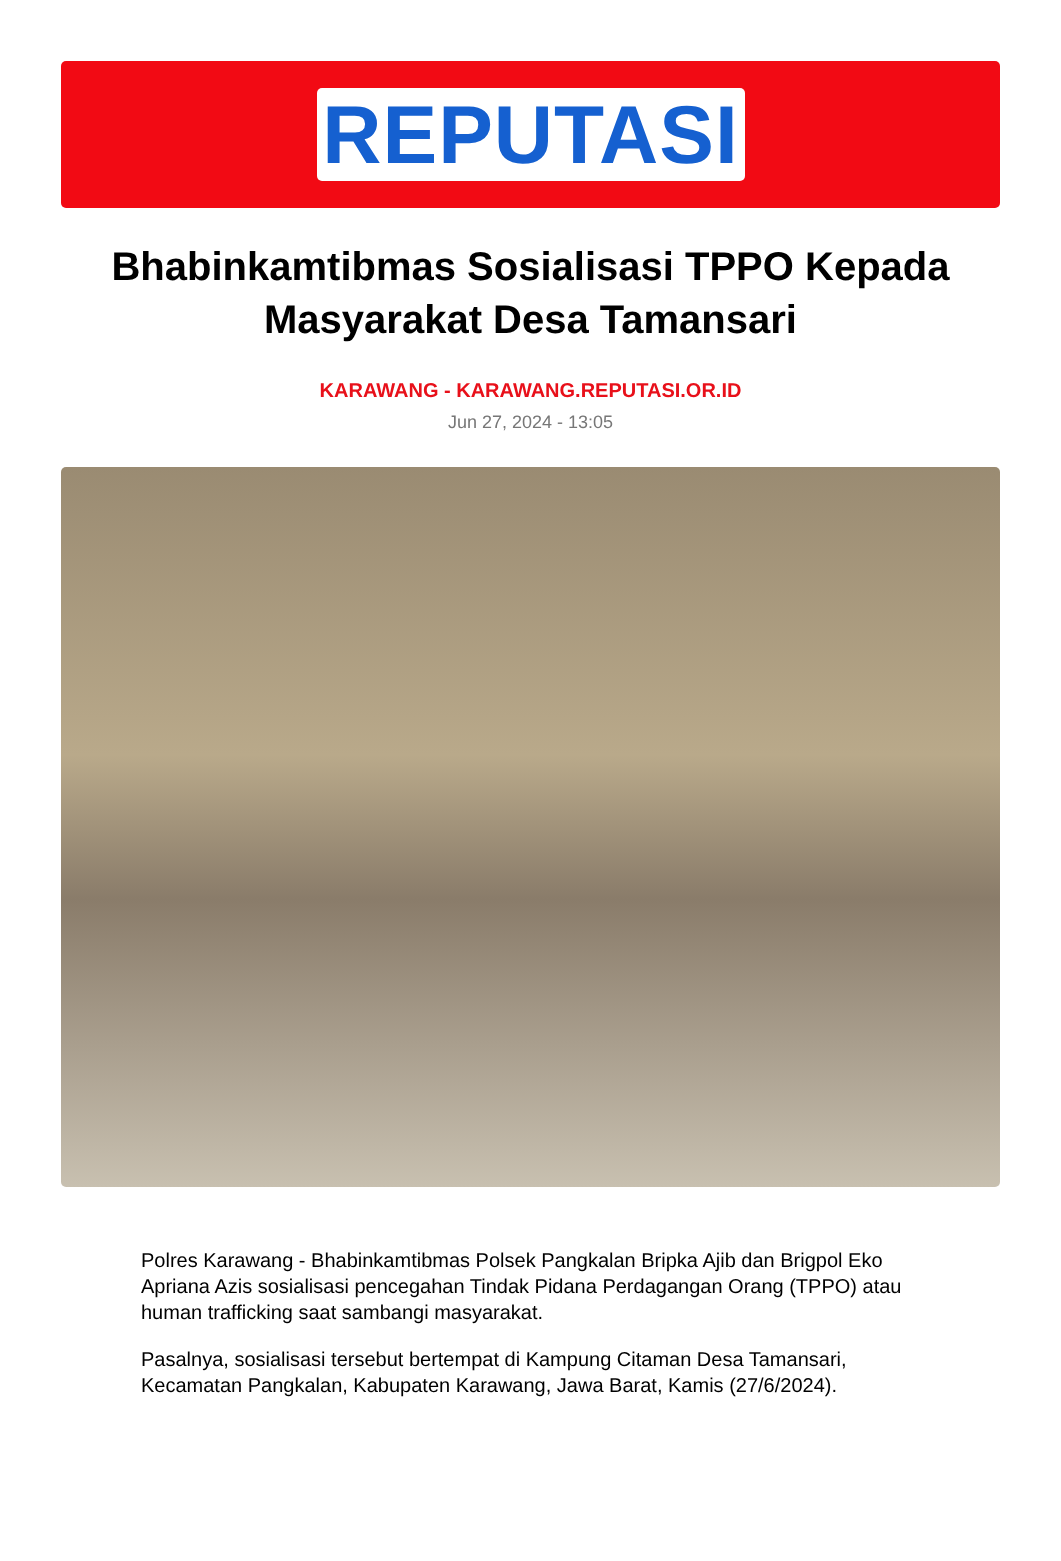REPUTASI
Bhabinkamtibmas Sosialisasi TPPO Kepada Masyarakat Desa Tamansari
KARAWANG - KARAWANG.REPUTASI.OR.ID
Jun 27, 2024 - 13:05
Polres Karawang - Bhabinkamtibmas Polsek Pangkalan Bripka Ajib dan Brigpol Eko Apriana Azis sosialisasi pencegahan Tindak Pidana Perdagangan Orang (TPPO) atau human trafficking saat sambangi masyarakat.
Pasalnya, sosialisasi tersebut bertempat di Kampung Citaman Desa Tamansari, Kecamatan Pangkalan, Kabupaten Karawang, Jawa Barat, Kamis (27/6/2024).